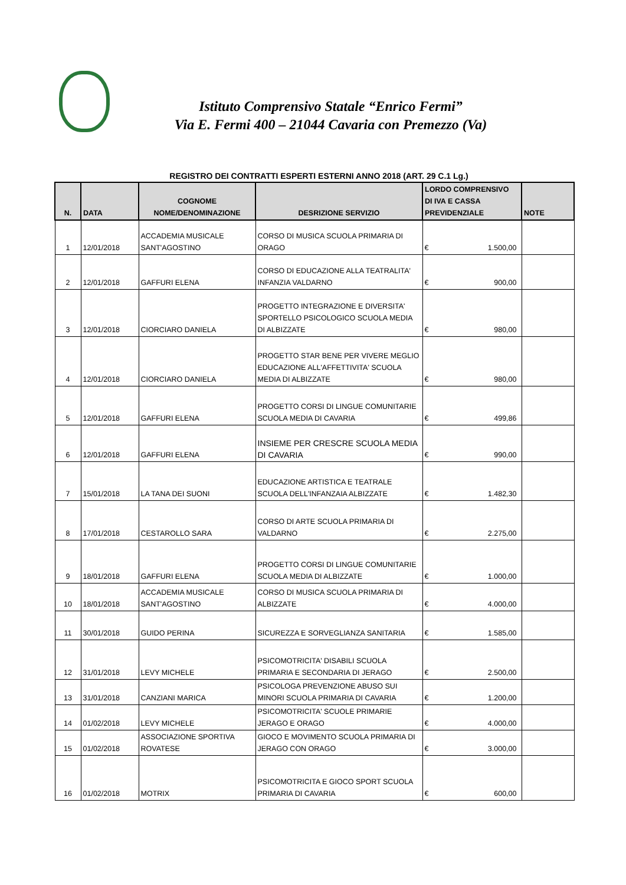Istituto Comprensivo Statale “Enrico Fermi”
Via E. Fermi 400 – 21044 Cavaria con Premezzo (Va)
REGISTRO DEI CONTRATTI ESPERTI ESTERNI ANNO 2018 (ART. 29 C.1 Lg.)
| N. | DATA | COGNOME NOME/DENOMINAZIONE | DESRIZIONE SERVIZIO | LORDO COMPRENSIVO DI IVA E CASSA PREVIDENZIALE | NOTE |
| --- | --- | --- | --- | --- | --- |
| 1 | 12/01/2018 | ACCADEMIA MUSICALE SANT'AGOSTINO | CORSO DI MUSICA SCUOLA PRIMARIA DI ORAGO | € 1.500,00 | |
| 2 | 12/01/2018 | GAFFURI ELENA | CORSO DI EDUCAZIONE ALLA TEATRALITA' INFANZIA VALDARNO | € 900,00 | |
| 3 | 12/01/2018 | CIORCIARO DANIELA | PROGETTO INTEGRAZIONE E DIVERSITA' SPORTELLO PSICOLOGICO SCUOLA MEDIA DI ALBIZZATE | € 980,00 | |
| 4 | 12/01/2018 | CIORCIARO DANIELA | PROGETTO STAR BENE PER VIVERE MEGLIO EDUCAZIONE ALL'AFFETTIVITA' SCUOLA MEDIA DI ALBIZZATE | € 980,00 | |
| 5 | 12/01/2018 | GAFFURI ELENA | PROGETTO CORSI DI LINGUE COMUNITARIE SCUOLA MEDIA DI CAVARIA | € 499,86 | |
| 6 | 12/01/2018 | GAFFURI ELENA | INSIEME PER CRESCRE SCUOLA MEDIA DI CAVARIA | € 990,00 | |
| 7 | 15/01/2018 | LA TANA DEI SUONI | EDUCAZIONE ARTISTICA E TEATRALE SCUOLA DELL'INFANZAIA ALBIZZATE | € 1.482,30 | |
| 8 | 17/01/2018 | CESTAROLLO SARA | CORSO DI ARTE SCUOLA PRIMARIA DI VALDARNO | € 2.275,00 | |
| 9 | 18/01/2018 | GAFFURI ELENA | PROGETTO CORSI DI LINGUE COMUNITARIE SCUOLA MEDIA DI ALBIZZATE | € 1.000,00 | |
| 10 | 18/01/2018 | ACCADEMIA MUSICALE SANT'AGOSTINO | CORSO DI MUSICA SCUOLA PRIMARIA DI ALBIZZATE | € 4.000,00 | |
| 11 | 30/01/2018 | GUIDO PERINA | SICUREZZA E SORVEGLIANZA SANITARIA | € 1.585,00 | |
| 12 | 31/01/2018 | LEVY MICHELE | PSICOMOTRICITA' DISABILI SCUOLA PRIMARIA E SECONDARIA DI JERAGO | € 2.500,00 | |
| 13 | 31/01/2018 | CANZIANI MARICA | PSICOLOGA PREVENZIONE ABUSO SUI MINORI SCUOLA PRIMARIA DI CAVARIA | € 1.200,00 | |
| 14 | 01/02/2018 | LEVY MICHELE | PSICOMOTRICITA' SCUOLE PRIMARIE JERAGO E ORAGO | € 4.000,00 | |
| 15 | 01/02/2018 | ASSOCIAZIONE SPORTIVA ROVATESE | GIOCO E MOVIMENTO SCUOLA PRIMARIA DI JERAGO CON ORAGO | € 3.000,00 | |
| 16 | 01/02/2018 | MOTRIX | PSICOMOTRICITA E GIOCO SPORT SCUOLA PRIMARIA DI CAVARIA | € 600,00 | |